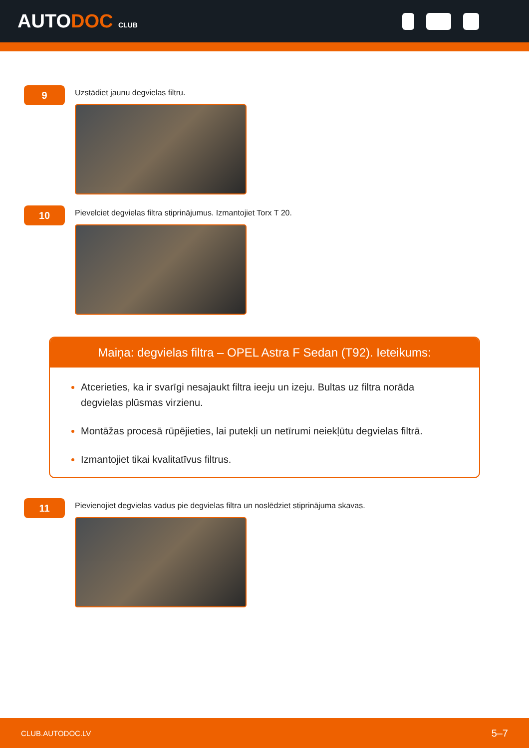AUTODOC CLUB
9
Uzstādiet jaunu degvielas filtru.
10
Pievelciet degvielas filtra stiprinājumus. Izmantojiet Torx T 20.
Maiņa: degvielas filtra – OPEL Astra F Sedan (T92). Ieteikums:
Atcerieties, ka ir svarīgi nesajaukt filtra ieeju un izeju. Bultas uz filtra norāda degvielas plūsmas virzienu.
Montāžas procesā rūpējieties, lai putekļi un netīrumi neiekļūtu degvielas filtrā.
Izmantojiet tikai kvalitatīvus filtrus.
11
Pievienojiet degvielas vadus pie degvielas filtra un noslēdziet stiprinājuma skavas.
CLUB.AUTODOC.LV 5–7